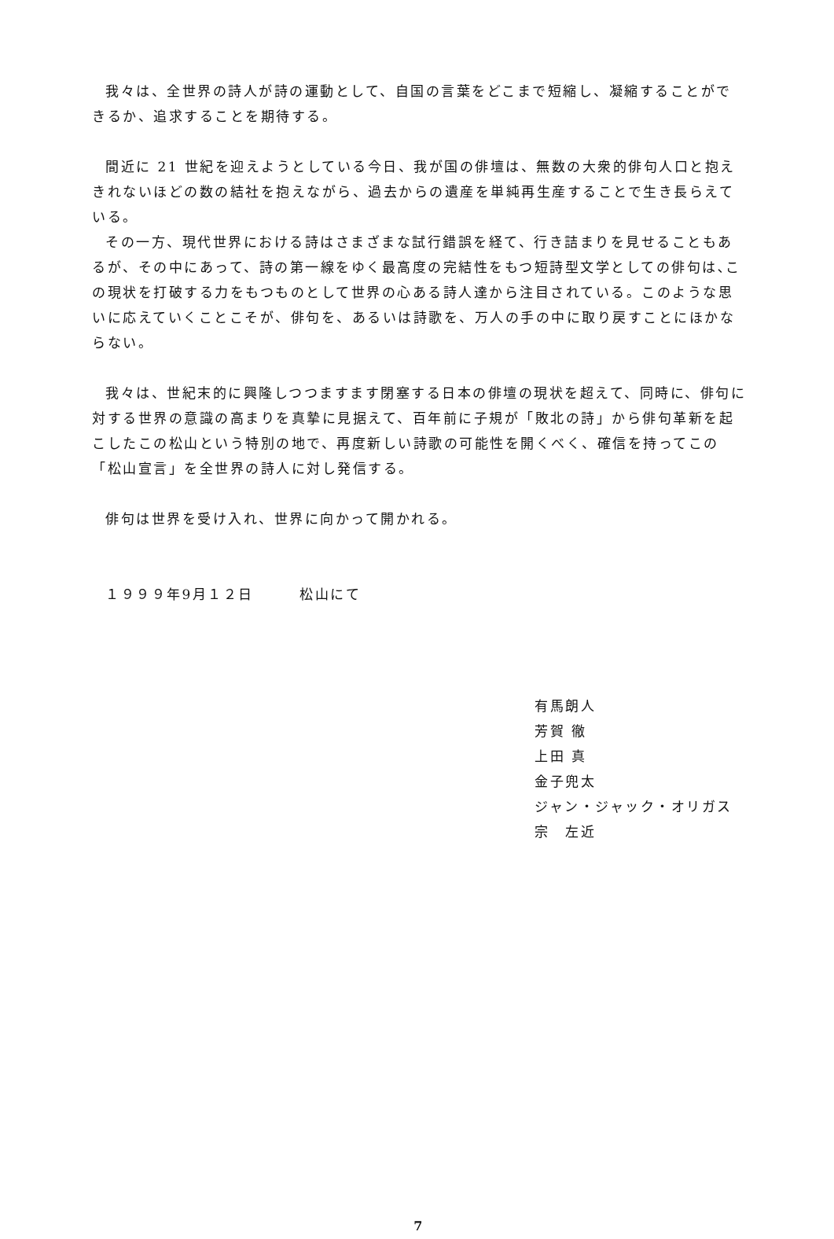我々は、全世界の詩人が詩の運動として、自国の言葉をどこまで短縮し、凝縮することができるか、追求することを期待する。
間近に 21 世紀を迎えようとしている今日、我が国の俳壇は、無数の大衆的俳句人口と抱えきれないほどの数の結社を抱えながら、過去からの遺産を単純再生産することで生き長らえている。
その一方、現代世界における詩はさまざまな試行錯誤を経て、行き詰まりを見せることもあるが、その中にあって、詩の第一線をゆく最高度の完結性をもつ短詩型文学としての俳句は､この現状を打破する力をもつものとして世界の心ある詩人達から注目されている。このような思いに応えていくことこそが、俳句を、あるいは詩歌を、万人の手の中に取り戻すことにほかならない。
我々は、世紀末的に興隆しつつますます閉塞する日本の俳壇の現状を超えて、同時に、俳句に対する世界の意識の高まりを真摯に見据えて、百年前に子規が「敗北の詩」から俳句革新を起こしたこの松山という特別の地で、再度新しい詩歌の可能性を開くべく、確信を持ってこの「松山宣言」を全世界の詩人に対し発信する。
俳句は世界を受け入れ、世界に向かって開かれる。
１９９９年9月１２日　　　松山にて
有馬朗人
芳賀 徹
上田 真
金子兜太
ジャン・ジャック・オリガス
宗　左近
7